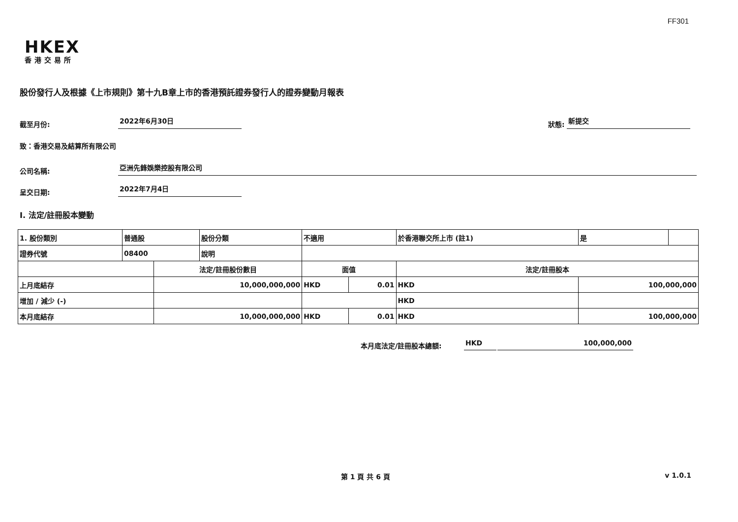FF301
HKEX
香港交易所
股份發行人及根據《上市規則》第十九B章上市的香港預託證券發行人的證券變動月報表
截至月份:
2022年6月30日
狀態:
新提交
致：香港交易及結算所有限公司
公司名稱:
亞洲先鋒娛樂控股有限公司
呈交日期:
2022年7月4日
I. 法定/註冊股本變動
| 1. 股份類別 | 普通股 | | 股份分類 | 不適用 | | 於香港聯交所上市 (註1) | | 是 | |
| 證券代號 | 08400 | | 說明 | | | | | | |
| | | 法定/註冊股份數目 | | 面值 | | 法定/註冊股本 | | | |
| 上月底結存 | | 10,000,000,000 | | HKD | 0.01 | HKD | 100,000,000 | | |
| 增加 / 減少 (-) | | | | | | HKD | | | |
| 本月底結存 | | 10,000,000,000 | | HKD | 0.01 | HKD | 100,000,000 | | |
本月底法定/註冊股本總額:
HKD
100,000,000
第 1 頁 共 6 頁 v 1.0.1